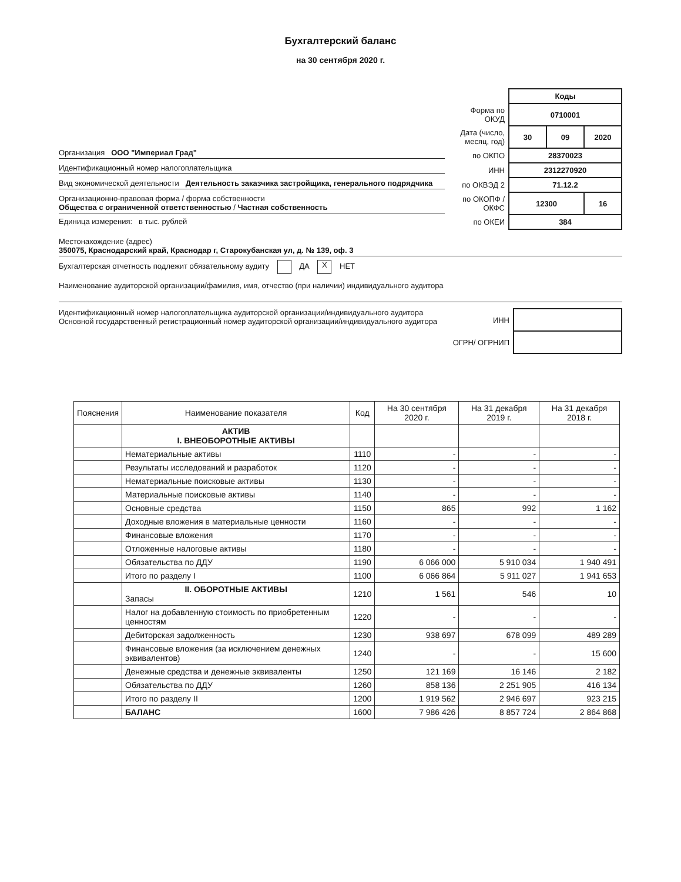Бухгалтерский баланс
на 30 сентября 2020 г.
Организация ООО "Империал Град"
Идентификационный номер налогоплательщика
Вид экономической деятельности Деятельность заказчика застройщика, генерального подрядчика
Организационно-правовая форма / форма собственности
Общества с ограниченной ответственностью / Частная собственность
Единица измерения: в тыс. рублей
| | Коды | | |
| Форма по ОКУД | 0710001 | | |
| Дата (число, месяц, год) | 30 | 09 | 2020 |
| по ОКПО | 28370023 | | |
| ИНН | 2312270920 | | |
| по ОКВЭД 2 | 71.12.2 | | |
| по ОКОПФ / ОКФС | 12300 | | 16 |
| по ОКЕИ | 384 | | |
Местонахождение (адрес)
350075, Краснодарский край, Краснодар г, Старокубанская ул, д. № 139, оф. 3
Бухгалтерская отчетность подлежит обязательному аудиту ДА X НЕТ
Наименование аудиторской организации/фамилия, имя, отчество (при наличии) индивидуального аудитора
Идентификационный номер налогоплательщика аудиторской организации/индивидуального аудитора
Основной государственный регистрационный номер аудиторской организации/индивидуального аудитора
| ИНН | |
| ОГРН/ ОГРНИП | |
| Пояснения | Наименование показателя | Код | На 30 сентября 2020 г. | На 31 декабря 2019 г. | На 31 декабря 2018 г. |
| --- | --- | --- | --- | --- | --- |
| | АКТИВ I. ВНЕОБОРОТНЫЕ АКТИВЫ | | | | |
| | Нематериальные активы | 1110 | - | - | - |
| | Результаты исследований и разработок | 1120 | - | - | - |
| | Нематериальные поисковые активы | 1130 | - | - | - |
| | Материальные поисковые активы | 1140 | - | - | - |
| | Основные средства | 1150 | 865 | 992 | 1 162 |
| | Доходные вложения в материальные ценности | 1160 | - | - | - |
| | Финансовые вложения | 1170 | - | - | - |
| | Отложенные налоговые активы | 1180 | - | - | - |
| | Обязательства по ДДУ | 1190 | 6 066 000 | 5 910 034 | 1 940 491 |
| | Итого по разделу I | 1100 | 6 066 864 | 5 911 027 | 1 941 653 |
| | II. ОБОРОТНЫЕ АКТИВЫ Запасы | 1210 | 1 561 | 546 | 10 |
| | Налог на добавленную стоимость по приобретенным ценностям | 1220 | - | - | - |
| | Дебиторская задолженность | 1230 | 938 697 | 678 099 | 489 289 |
| | Финансовые вложения (за исключением денежных эквивалентов) | 1240 | - | - | 15 600 |
| | Денежные средства и денежные эквиваленты | 1250 | 121 169 | 16 146 | 2 182 |
| | Обязательства по ДДУ | 1260 | 858 136 | 2 251 905 | 416 134 |
| | Итого по разделу II | 1200 | 1 919 562 | 2 946 697 | 923 215 |
| | БАЛАНС | 1600 | 7 986 426 | 8 857 724 | 2 864 868 |